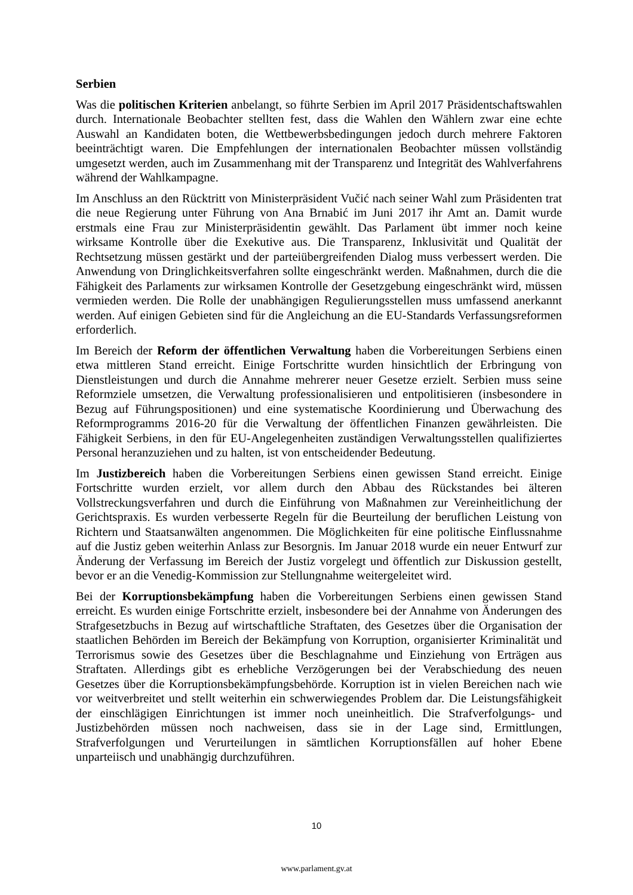Serbien
Was die politischen Kriterien anbelangt, so führte Serbien im April 2017 Präsidentschaftswahlen durch. Internationale Beobachter stellten fest, dass die Wahlen den Wählern zwar eine echte Auswahl an Kandidaten boten, die Wettbewerbsbedingungen jedoch durch mehrere Faktoren beeinträchtigt waren. Die Empfehlungen der internationalen Beobachter müssen vollständig umgesetzt werden, auch im Zusammenhang mit der Transparenz und Integrität des Wahlverfahrens während der Wahlkampagne.
Im Anschluss an den Rücktritt von Ministerpräsident Vučić nach seiner Wahl zum Präsidenten trat die neue Regierung unter Führung von Ana Brnabić im Juni 2017 ihr Amt an. Damit wurde erstmals eine Frau zur Ministerpräsidentin gewählt. Das Parlament übt immer noch keine wirksame Kontrolle über die Exekutive aus. Die Transparenz, Inklusivität und Qualität der Rechtsetzung müssen gestärkt und der parteiübergreifenden Dialog muss verbessert werden. Die Anwendung von Dringlichkeitsverfahren sollte eingeschränkt werden. Maßnahmen, durch die die Fähigkeit des Parlaments zur wirksamen Kontrolle der Gesetzgebung eingeschränkt wird, müssen vermieden werden. Die Rolle der unabhängigen Regulierungsstellen muss umfassend anerkannt werden. Auf einigen Gebieten sind für die Angleichung an die EU-Standards Verfassungsreformen erforderlich.
Im Bereich der Reform der öffentlichen Verwaltung haben die Vorbereitungen Serbiens einen etwa mittleren Stand erreicht. Einige Fortschritte wurden hinsichtlich der Erbringung von Dienstleistungen und durch die Annahme mehrerer neuer Gesetze erzielt. Serbien muss seine Reformziele umsetzen, die Verwaltung professionalisieren und entpolitisieren (insbesondere in Bezug auf Führungspositionen) und eine systematische Koordinierung und Überwachung des Reformprogramms 2016-20 für die Verwaltung der öffentlichen Finanzen gewährleisten. Die Fähigkeit Serbiens, in den für EU-Angelegenheiten zuständigen Verwaltungsstellen qualifiziertes Personal heranzuziehen und zu halten, ist von entscheidender Bedeutung.
Im Justizbereich haben die Vorbereitungen Serbiens einen gewissen Stand erreicht. Einige Fortschritte wurden erzielt, vor allem durch den Abbau des Rückstandes bei älteren Vollstreckungsverfahren und durch die Einführung von Maßnahmen zur Vereinheitlichung der Gerichtspraxis. Es wurden verbesserte Regeln für die Beurteilung der beruflichen Leistung von Richtern und Staatsanwälten angenommen. Die Möglichkeiten für eine politische Einflussnahme auf die Justiz geben weiterhin Anlass zur Besorgnis. Im Januar 2018 wurde ein neuer Entwurf zur Änderung der Verfassung im Bereich der Justiz vorgelegt und öffentlich zur Diskussion gestellt, bevor er an die Venedig-Kommission zur Stellungnahme weitergeleitet wird.
Bei der Korruptionsbekämpfung haben die Vorbereitungen Serbiens einen gewissen Stand erreicht. Es wurden einige Fortschritte erzielt, insbesondere bei der Annahme von Änderungen des Strafgesetzbuchs in Bezug auf wirtschaftliche Straftaten, des Gesetzes über die Organisation der staatlichen Behörden im Bereich der Bekämpfung von Korruption, organisierter Kriminalität und Terrorismus sowie des Gesetzes über die Beschlagnahme und Einziehung von Erträgen aus Straftaten. Allerdings gibt es erhebliche Verzögerungen bei der Verabschiedung des neuen Gesetzes über die Korruptionsbekämpfungsbehörde. Korruption ist in vielen Bereichen nach wie vor weitverbreitet und stellt weiterhin ein schwerwiegendes Problem dar. Die Leistungsfähigkeit der einschlägigen Einrichtungen ist immer noch uneinheitlich. Die Strafverfolgungs- und Justizbehörden müssen noch nachweisen, dass sie in der Lage sind, Ermittlungen, Strafverfolgungen und Verurteilungen in sämtlichen Korruptionsfällen auf hoher Ebene unparteiisch und unabhängig durchzuführen.
10
www.parlament.gv.at